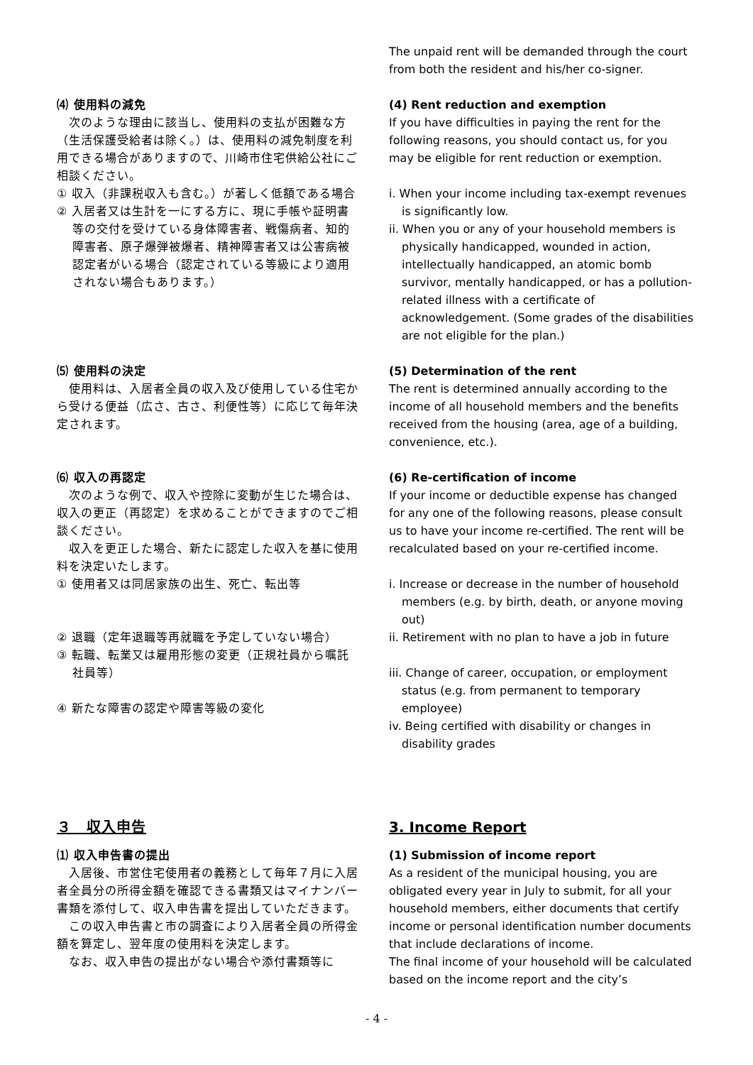The unpaid rent will be demanded through the court from both the resident and his/her co-signer.
⑷ 使用料の減免
　次のような理由に該当し、使用料の支払が困難な方（生活保護受給者は除く。）は、使用料の減免制度を利用できる場合がありますので、川崎市住宅供給公社にご相談ください。
① 収入（非課税収入も含む。）が著しく低額である場合
② 入居者又は生計を一にする方に、現に手帳や証明書等の交付を受けている身体障害者、戦傷病者、知的障害者、原子爆弾被爆者、精神障害者又は公害病被認定者がいる場合（認定されている等級により適用されない場合もあります。）
(4) Rent reduction and exemption
If you have difficulties in paying the rent for the following reasons, you should contact us, for you may be eligible for rent reduction or exemption.
i. When your income including tax-exempt revenues is significantly low.
ii. When you or any of your household members is physically handicapped, wounded in action, intellectually handicapped, an atomic bomb survivor, mentally handicapped, or has a pollution-related illness with a certificate of acknowledgement. (Some grades of the disabilities are not eligible for the plan.)
⑸ 使用料の決定
　使用料は、入居者全員の収入及び使用している住宅から受ける便益（広さ、古さ、利便性等）に応じて毎年決定されます。
(5) Determination of the rent
The rent is determined annually according to the income of all household members and the benefits received from the housing (area, age of a building, convenience, etc.).
⑹ 収入の再認定
　次のような例で、収入や控除に変動が生じた場合は、収入の更正（再認定）を求めることができますのでご相談ください。
　収入を更正した場合、新たに認定した収入を基に使用料を決定いたします。
① 使用者又は同居家族の出生、死亡、転出等
② 退職（定年退職等再就職を予定していない場合）
③ 転職、転業又は雇用形態の変更（正規社員から嘱託社員等）
④ 新たな障害の認定や障害等級の変化
(6) Re-certification of income
If your income or deductible expense has changed for any one of the following reasons, please consult us to have your income re-certified. The rent will be recalculated based on your re-certified income.
i. Increase or decrease in the number of household members (e.g. by birth, death, or anyone moving out)
ii. Retirement with no plan to have a job in future
iii. Change of career, occupation, or employment status (e.g. from permanent to temporary employee)
iv. Being certified with disability or changes in disability grades
３　収入申告
⑴ 収入申告書の提出
　入居後、市営住宅使用者の義務として毎年７月に入居者全員分の所得金額を確認できる書類又はマイナンバー書類を添付して、収入申告書を提出していただきます。
　この収入申告書と市の調査により入居者全員の所得金額を算定し、翌年度の使用料を決定します。
　なお、収入申告の提出がない場合や添付書類等に
3. Income Report
(1) Submission of income report
As a resident of the municipal housing, you are obligated every year in July to submit, for all your household members, either documents that certify income or personal identification number documents that include declarations of income.
The final income of your household will be calculated based on the income report and the city’s
- 4 -